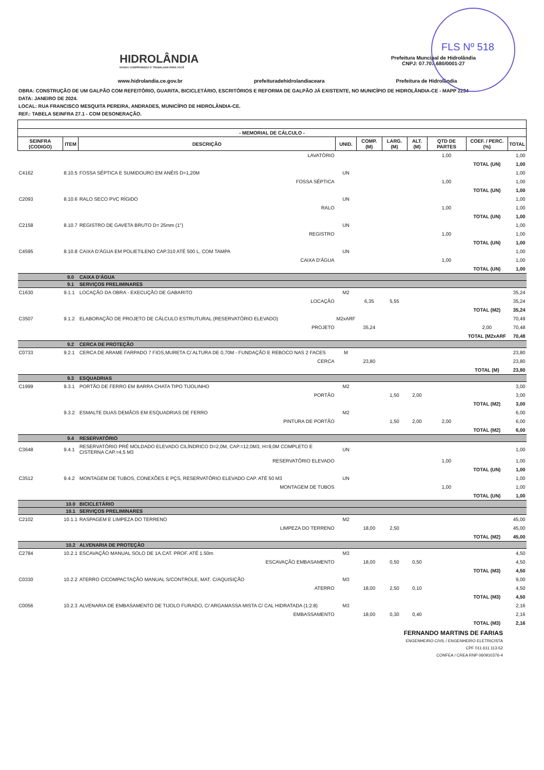FLS Nº 518
HIDROLÂNDIA
NOSSO COMPROMISSO É TRABALHAR PARA VOCÊ
Prefeitura Muncipal de Hidrolândia
CNPJ: 07.707.680/0001-27
www.hidrolandia.ce.gov.br prefeituradehidrolandiaceara Prefeitura de Hidrolândia
OBRA: CONSTRUÇÃO DE UM GALPÃO COM REFEITÓRIO, GUARITA, BICICLETÁRIO, ESCRITÓRIOS E REFORMA DE GALPÃO JÁ EXISTENTE, NO MUNICÍPIO DE HIDROLÂNDIA-CE - MAPP 2234
DATA: JANEIRO DE 2024.
LOCAL: RUA FRANCISCO MESQUITA PEREIRA, ANDRADES, MUNICÍPIO DE HIDROLÂNDIA-CE.
REF.: TABELA SEINFRA 27.1 - COM DESONERAÇÃO.
| - MEMORIAL DE CÁLCULO - | | | | | | | | | | |
| --- | --- | --- | --- | --- | --- | --- | --- | --- | --- | --- |
| SEINFRA (CODIGO) | ITEM | DESCRIÇÃO | | UNID. | COMP. (M) | LARG. (M) | ALT. (M) | QTD DE PARTES | COEF. / PERC. (%) | TOTAL |
| | | | LAVATÓRIO | | | | | 1,00 | | 1,00 |
| | | | | | | | | | TOTAL (UN) | 1,00 |
| C4162 | 8.10.5 | FOSSA SÉPTICA E SUMIDOURO EM ANÉIS D=1,20M | | UN | | | | | | 1,00 |
| | | | FOSSA SÉPTICA | | | | | 1,00 | | 1,00 |
| | | | | | | | | | TOTAL (UN) | 1,00 |
| C2093 | 8.10.6 | RALO SECO PVC RÍGIDO | | UN | | | | | | 1,00 |
| | | | RALO | | | | | 1,00 | | 1,00 |
| | | | | | | | | | TOTAL (UN) | 1,00 |
| C2158 | 8.10.7 | REGISTRO DE GAVETA BRUTO D= 25mm (1") | | UN | | | | | | 1,00 |
| | | | REGISTRO | | | | | 1,00 | | 1,00 |
| | | | | | | | | | TOTAL (UN) | 1,00 |
| C4595 | 8.10.8 | CAIXA D'ÁGUA EM POLIETILENO CAP.310 ATÉ 500 L, COM TAMPA | | UN | | | | | | 1,00 |
| | | | CAIXA D'ÁGUA | | | | | 1,00 | | 1,00 |
| | | | | | | | | | TOTAL (UN) | 1,00 |
| | 9.0 | CAIXA D'ÁGUA | | | | | | | | |
| | 9.1 | SERVIÇOS PRELIMINARES | | | | | | | | |
| C1630 | 9.1.1 | LOCAÇÃO DA OBRA - EXECUÇÃO DE GABARITO | | M2 | | | | | | 35,24 |
| | | | LOCAÇÃO | | 6,35 | 5,55 | | | | 35,24 |
| | | | | | | | | | TOTAL (M2) | 35,24 |
| C3507 | 9.1.2 | ELABORAÇÃO DE PROJETO DE CÁLCULO ESTRUTURAL (RESERVATÓRIO ELEVADO) | | M2xARF | | | | | | 70,49 |
| | | | PROJETO | | 35,24 | | | | 2,00 | 70,48 |
| | | | | | | | | | TOTAL (M2xARF | 70,48 |
| | 9.2 | CERCA DE PROTEÇÃO | | | | | | | | |
| C0733 | 9.2.1 | CERCA DE ARAME FARPADO 7 FIOS,MURETA C/ ALTURA DE 0,70M - FUNDAÇÃO E REBOCO NAS 2 FACES | | M | | | | | | 23,80 |
| | | | CERCA | | 23,80 | | | | | 23,80 |
| | | | | | | | | | TOTAL (M) | 23,80 |
| | 9.3 | ESQUADRIAS | | | | | | | | |
| C1999 | 9.3.1 | PORTÃO DE FERRO EM BARRA CHATA TIPO TIJOLINHO | | M2 | | | | | | 3,00 |
| | | | PORTÃO | | | 1,50 | 2,00 | | | 3,00 |
| | | | | | | | | | TOTAL (M2) | 3,00 |
| | 9.3.2 | ESMALTE DUAS DEMÃOS EM ESQUADRIAS DE FERRO | | M2 | | | | | | 6,00 |
| | | | PINTURA DE PORTÃO | | | 1,50 | 2,00 | 2,00 | | 6,00 |
| | | | | | | | | | TOTAL (M2) | 6,00 |
| | 9.4 | RESERVATÓRIO | | | | | | | | |
| C3648 | 9.4.1 | RESERVATÓRIO PRÉ MOLDADO ELEVADO CILÍNDRICO D=2,0M, CAP.=12,0M3, H=9,0M COMPLETO E CISTERNA CAP.=4,5 M3 | | UN | | | | | | 1,00 |
| | | | RESERVATÓRIO ELEVADO | | | | | 1,00 | | 1,00 |
| | | | | | | | | | TOTAL (UN) | 1,00 |
| C3512 | 9.4.2 | MONTAGEM DE TUBOS, CONEXÕES E PÇS, RESERVATÓRIO ELEVADO CAP. ATÉ 50 M3 | | UN | | | | | | 1,00 |
| | | | MONTAGEM DE TUBOS | | | | | 1,00 | | 1,00 |
| | | | | | | | | | TOTAL (UN) | 1,00 |
| | 10.0 | BICICLETÁRIO | | | | | | | | |
| | 10.1 | SERVIÇOS PRELIMINARES | | | | | | | | |
| C2102 | 10.1.1 | RASPAGEM E LIMPEZA DO TERRENO | | M2 | | | | | | 45,00 |
| | | | LIMPEZA DO TERRENO | | 18,00 | 2,50 | | | | 45,00 |
| | | | | | | | | | TOTAL (M2) | 45,00 |
| | 10.2 | ALVENARIA DE PROTEÇÃO | | | | | | | | |
| C2784 | 10.2.1 | ESCAVAÇÃO MANUAL SOLO DE 1A.CAT. PROF. ATÉ 1.50m | | M3 | | | | | | 4,50 |
| | | | ESCAVAÇÃO EMBASAMENTO | | 18,00 | 0,50 | 0,50 | | | 4,50 |
| | | | | | | | | | TOTAL (M3) | 4,50 |
| C0330 | 10.2.2 | ATERRO C/COMPACTAÇÃO MANUAL S/CONTROLE, MAT. C/AQUISIÇÃO | | M3 | | | | | | 9,00 |
| | | | ATERRO | | 18,00 | 2,50 | 0,10 | | | 4,50 |
| | | | | | | | | | TOTAL (M3) | 4,50 |
| C0056 | 10.2.3 | ALVENARIA DE EMBASAMENTO DE TIJOLO FURADO, C/ ARGAMASSA MISTA C/ CAL HIDRATADA (1:2:8) | | M3 | | | | | | 2,16 |
| | | | EMBASSAMENTO | | 18,00 | 0,30 | 0,40 | | | 2,16 |
| | | | | | | | | | TOTAL (M3) | 2,16 |
FERNANDO MARTINS DE FARIAS
ENGENHEIRO CIVIL / ENGENHEIRO ELETRICISTA
CPF 011.611.113-52
CONFEA / CREA RNP 060910376-4